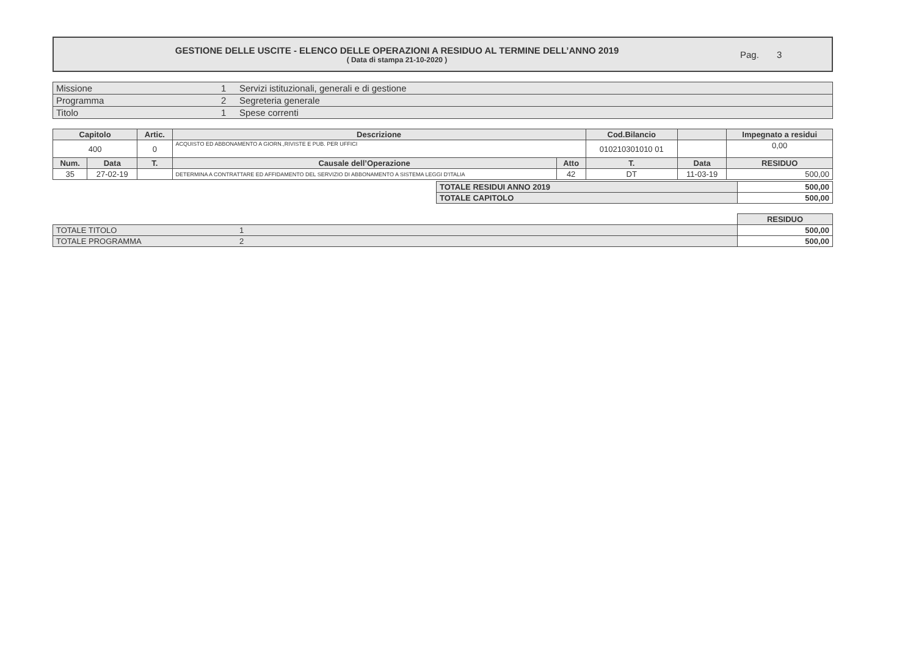GESTIONE DELLE USCITE - ELENCO DELLE OPERAZIONI A RESIDUO AL TERMINE DELL’ANNO 2019
( Data di stampa 21-10-2020 )
Pag. 3
| Missione | 1 | Servizi istituzionali, generali e di gestione |
| Programma | 2 | Segreteria generale |
| Titolo | 1 | Spese correnti |
| Capitolo | | Artic. | Descrizione | | Cod.Bilancio | | | Impegnato a residui |
| --- | --- | --- | --- | --- | --- | --- | --- | --- |
| 400 | | 0 | ACQUISTO ED ABBONAMENTO A GIORN.,RIVISTE E PUB. PER UFFICI | | 010210301010 01 | | | 0,00 |
| Num. | Data | T. | Causale dell’Operazione | Atto | T. | Data | | RESIDUO |
| 35 | 27-02-19 | | DETERMINA A CONTRATTARE ED AFFIDAMENTO DEL SERVIZIO DI ABBONAMENTO A SISTEMA LEGGI D'ITALIA | 42 | DT | 11-03-19 | | 500,00 |
| TOTALE RESIDUI ANNO 2019 | 500,00 |
| TOTALE CAPITOLO | 500,00 |
| | | RESIDUO |
| TOTALE TITOLO | 1 | 500,00 |
| TOTALE PROGRAMMA | 2 | 500,00 |